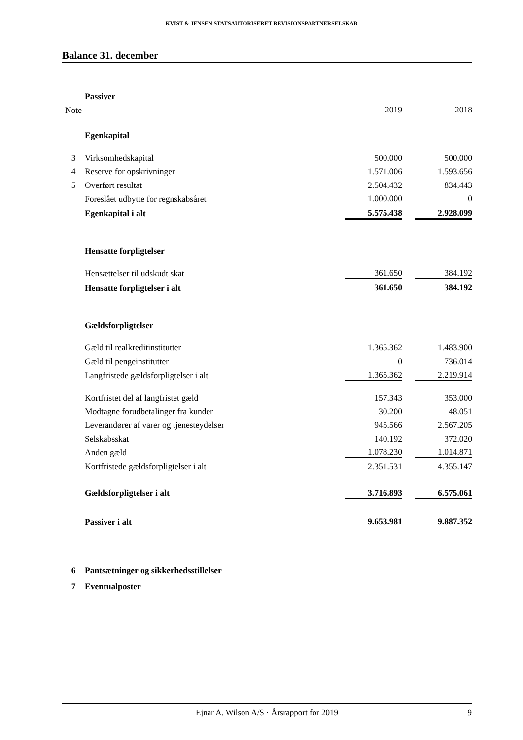KVIST & JENSEN STATSAUTORISERET REVISIONSPARTNERSELSKAB
Balance 31. december
| | Passiver | | | |
| Note | | 2019 | | 2018 |
| | Egenkapital | | | |
| 3 | Virksomhedskapital | 500.000 | | 500.000 |
| 4 | Reserve for opskrivninger | 1.571.006 | | 1.593.656 |
| 5 | Overført resultat | 2.504.432 | | 834.443 |
| | Foreslået udbytte for regnskabsåret | 1.000.000 | | 0 |
| | Egenkapital i alt | 5.575.438 | | 2.928.099 |
| | Hensatte forpligtelser | | | |
| | Hensættelser til udskudt skat | 361.650 | | 384.192 |
| | Hensatte forpligtelser i alt | 361.650 | | 384.192 |
| | Gældsforpligtelser | | | |
| | Gæld til realkreditinstitutter | 1.365.362 | | 1.483.900 |
| | Gæld til pengeinstitutter | 0 | | 736.014 |
| | Langfristede gældsforpligtelser i alt | 1.365.362 | | 2.219.914 |
| | Kortfristet del af langfristet gæld | 157.343 | | 353.000 |
| | Modtagne forudbetalinger fra kunder | 30.200 | | 48.051 |
| | Leverandører af varer og tjenesteydelser | 945.566 | | 2.567.205 |
| | Selskabsskat | 140.192 | | 372.020 |
| | Anden gæld | 1.078.230 | | 1.014.871 |
| | Kortfristede gældsforpligtelser i alt | 2.351.531 | | 4.355.147 |
| | Gældsforpligtelser i alt | 3.716.893 | | 6.575.061 |
| | Passiver i alt | 9.653.981 | | 9.887.352 |
| 6 | Pantsætninger og sikkerhedsstillelser | | | |
| 7 | Eventualposter | | | |
Ejnar A. Wilson A/S · Årsrapport for 2019
9